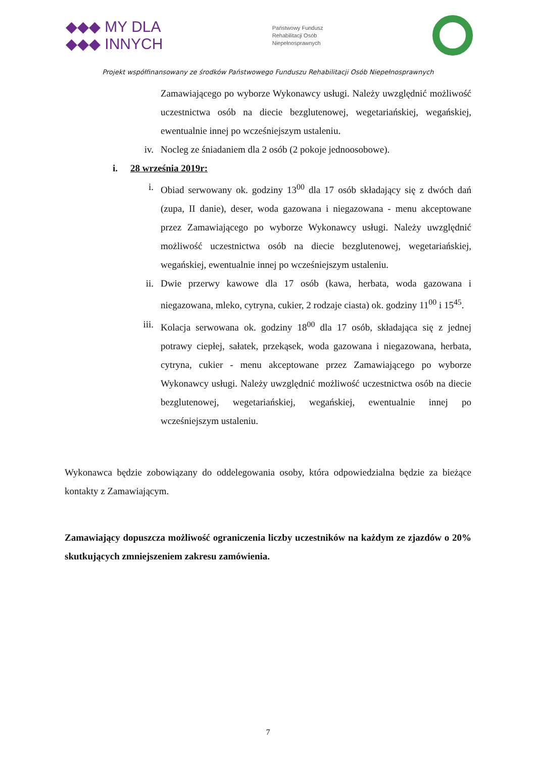◆◆◆ MY DLA
◆◆◆ INNYCH
Państwowy Fundusz
Rehabilitacji Osób
Niepełnosprawnych
Projekt współfinansowany ze środków Państwowego Funduszu Rehabilitacji Osób Niepełnosprawnych
Zamawiającego po wyborze Wykonawcy usługi. Należy uwzględnić możliwość uczestnictwa osób na diecie bezglutenowej, wegetariańskiej, wegańskiej, ewentualnie innej po wcześniejszym ustaleniu.
iv. Nocleg ze śniadaniem dla 2 osób (2 pokoje jednoosobowe).
i. 28 września 2019r:
i. Obiad serwowany ok. godziny 13<sup>00</sup> dla 17 osób składający się z dwóch dań (zupa, II danie), deser, woda gazowana i niegazowana - menu akceptowane przez Zamawiającego po wyborze Wykonawcy usługi. Należy uwzględnić możliwość uczestnictwa osób na diecie bezglutenowej, wegetariańskiej, wegańskiej, ewentualnie innej po wcześniejszym ustaleniu.
ii. Dwie przerwy kawowe dla 17 osób (kawa, herbata, woda gazowana i niegazowana, mleko, cytryna, cukier, 2 rodzaje ciasta) ok. godziny 11<sup>00</sup> i 15<sup>45</sup>.
iii. Kolacja serwowana ok. godziny 18<sup>00</sup> dla 17 osób, składająca się z jednej potrawy ciepłej, sałatek, przekąsek, woda gazowana i niegazowana, herbata, cytryna, cukier - menu akceptowane przez Zamawiającego po wyborze Wykonawcy usługi. Należy uwzględnić możliwość uczestnictwa osób na diecie bezglutenowej, wegetariańskiej, wegańskiej, ewentualnie innej po wcześniejszym ustaleniu.
Wykonawca będzie zobowiązany do oddelegowania osoby, która odpowiedzialna będzie za bieżące kontakty z Zamawiającym.
Zamawiający dopuszcza możliwość ograniczenia liczby uczestników na każdym ze zjazdów o 20% skutkujących zmniejszeniem zakresu zamówienia.
7